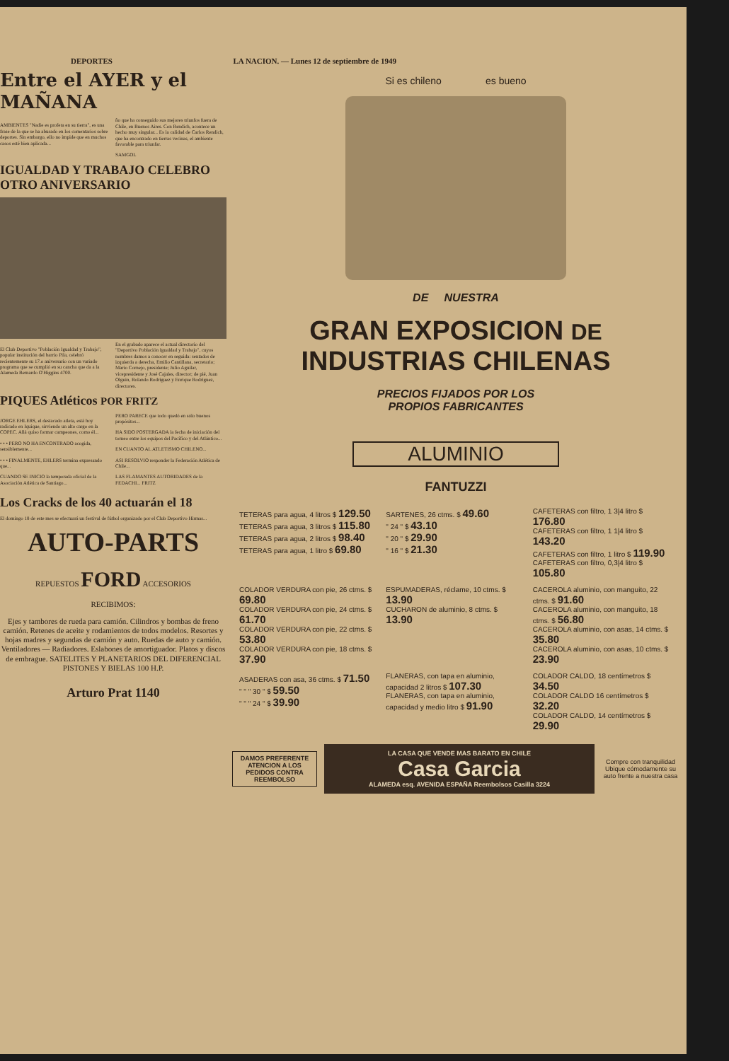DEPORTES LA NACION. — Lunes 12 de septiembre de 1949
Entre el AYER y el MAÑANA
AMBIENTES "Nadie es profeta en su tierra", es una frase de la que se ha abusado en los comentarios sobre deportes. Sin embargo, ello no impide que en muchos casos esté bien aplicada...
ño que ha conseguido sus mejores triunfos fuera de Chile, en Buenos Aires. Con Rendich, acontece un hecho muy singular... Es la calidad de Carlos Rendich, que ha encontrado en tierras vecinas, el ambiente favorable para triunfar.
SAMGOL
IGUALDAD Y TRABAJO CELEBRO OTRO ANIVERSARIO
El Club Deportivo "Población Igualdad y Trabajo", popular institución del barrio Pila, celebró recientemente su 17.o aniversario con un variado programa que se cumplió en su cancha que da a la Alameda Bernardo O'Higgins 4700.
En el grabado aparece el actual directorio del "Deportivo Población Igualdad y Trabajo", cuyos nombres damos a conocer en seguida: sentados de izquierda a derecha, Emilio Cantillana, secretario; Mario Cornejo, presidente; Julio Aguilar, vicepresidente y José Cajales, director; de pié, Juan Olguin, Rolando Rodríguez y Enrique Rodríguez, directores.
PIQUES Atléticos POR FRITZ
JORGE EHLERS, el destacado atleta, está hoy radicado en Iquique, sirviendo un alto cargo en la COPEC. Allá quiso formar campeones, como él...
• • • PERO NO HA ENCONTRADO acogida, sensiblemente...
• • • FINALMENTE, EHLERS termina expresando que...
CUANDO SE INICIO la temporada oficial de la Asociación Atlética de Santiago...
PERO PARECE que todo quedó en sólo buenos propósitos...
HA SIDO POSTERGADA la fecha de iniciación del torneo entre los equipos del Pacífico y del Atlántico...
EN CUANTO AL ATLETISMO CHILENO...
ASI RESOLVIO responder la Federación Atlética de Chile...
LAS FLAMANTES AUTORIDADES de la FEDACHI... FRITZ
Los Cracks de los 40 actuarán el 18
El domingo 18 de este mes se efectuará un festival de fútbol organizado por el Club Deportivo Hirmas...
AUTO-PARTS
REPUESTOS FORD ACCESORIOS
RECIBIMOS:
Ejes y tambores de rueda para camión. Cilindros y bombas de freno camión. Retenes de aceite y rodamientos de todos modelos. Resortes y hojas madres y segundas de camión y auto. Ruedas de auto y camión. Ventiladores — Radiadores. Eslabones de amortiguador. Platos y discos de embrague. SATELITES Y PLANETARIOS DEL DIFERENCIAL PISTONES Y BIELAS 100 H.P.
Arturo Prat 1140
Si es chileno es bueno
DE NUESTRA
GRAN EXPOSICION DE
INDUSTRIAS CHILENAS
PRECIOS FIJADOS POR LOS
PROPIOS FABRICANTES
ALUMINIO
FANTUZZI
TETERAS para agua, 4 litros $ 129.50
TETERAS para agua, 3 litros $ 115.80
TETERAS para agua, 2 litros $ 98.40
TETERAS para agua, 1 litro $ 69.80
SARTENES, 26 ctms. $ 49.60
" 24 " $ 43.10
" 20 " $ 29.90
" 16 " $ 21.30
CAFETERAS con filtro, 1 3|4 litro $ 176.80
CAFETERAS con filtro, 1 1|4 litro $ 143.20
CAFETERAS con filtro, 1 litro $ 119.90
CAFETERAS con filtro, 0,3|4 litro $ 105.80
COLADOR VERDURA con pie, 26 ctms. $ 69.80
COLADOR VERDURA con pie, 24 ctms. $ 61.70
COLADOR VERDURA con pie, 22 ctms. $ 53.80
COLADOR VERDURA con pie, 18 ctms. $ 37.90
ESPUMADERAS, réclame, 10 ctms. $ 13.90
CUCHARON de aluminio, 8 ctms. $ 13.90
CACEROLA aluminio, con manguito, 22 ctms. $ 91.60
CACEROLA aluminio, con manguito, 18 ctms. $ 56.80
CACEROLA aluminio, con asas, 14 ctms. $ 35.80
CACEROLA aluminio, con asas, 10 ctms. $ 23.90
ASADERAS con asa, 36 ctms. $ 71.50
" " " 30 " $ 59.50
" " " 24 " $ 39.90
FLANERAS, con tapa en aluminio, capacidad 2 litros $ 107.30
FLANERAS, con tapa en aluminio, capacidad y medio litro $ 91.90
COLADOR CALDO, 18 centímetros $ 34.50
COLADOR CALDO 16 centímetros $ 32.20
COLADOR CALDO, 14 centímetros $ 29.90
DAMOS PREFERENTE ATENCION A LOS PEDIDOS CONTRA REEMBOLSO
LA CASA QUE VENDE MAS BARATO EN CHILE
Casa Garcia
ALAMEDA esq. AVENIDA ESPAÑA Reembolsos Casilla 3224
Compre con tranquilidad Ubique cómodamente su auto frente a nuestra casa